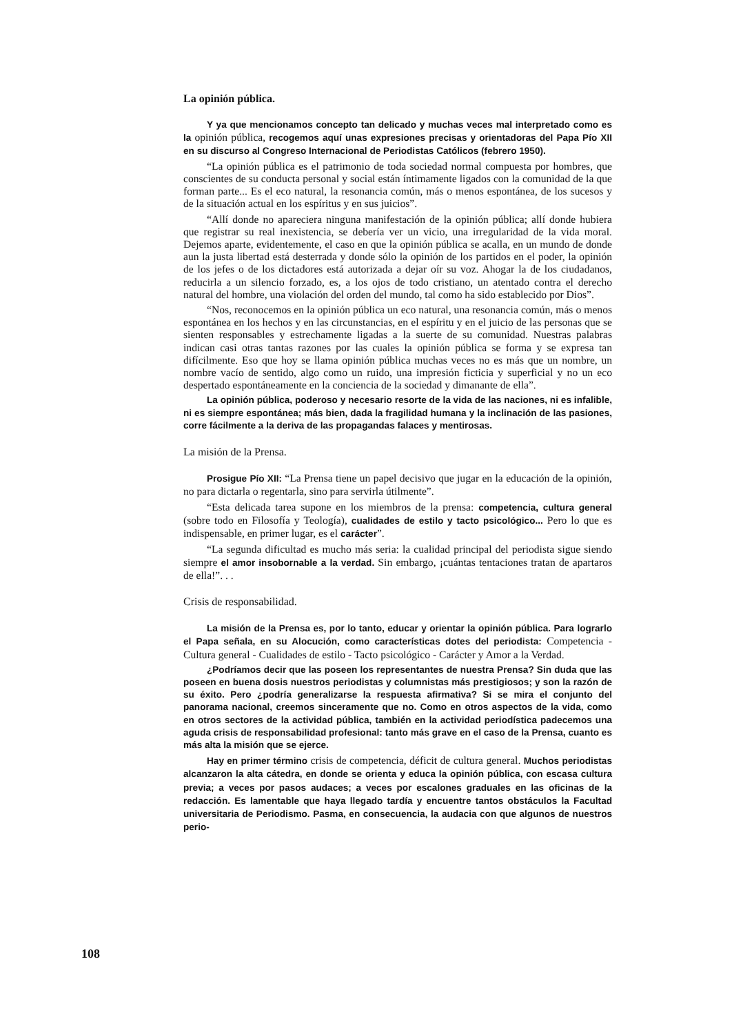La opinión pública.
Y ya que mencionamos concepto tan delicado y muchas veces mal interpretado como es la opinión pública, recogemos aquí unas expresiones precisas y orientadoras del Papa Pío XII en su discurso al Congreso Internacional de Periodistas Católicos (febrero 1950).
“La opinión pública es el patrimonio de toda sociedad normal compuesta por hombres, que conscientes de su conducta personal y social están íntimamente ligados con la comunidad de la que forman parte... Es el eco natural, la resonancia común, más o menos espontánea, de los sucesos y de la situación actual en los espíritus y en sus juicios”.
“Allí donde no apareciera ninguna manifestación de la opinión pública; allí donde hubiera que registrar su real inexistencia, se debería ver un vicio, una irregularidad de la vida moral. Dejemos aparte, evidentemente, el caso en que la opinión pública se acalla, en un mundo de donde aun la justa libertad está desterrada y donde sólo la opinión de los partidos en el poder, la opinión de los jefes o de los dictadores está autorizada a dejar oír su voz. Ahogar la de los ciudadanos, reducirla a un silencio forzado, es, a los ojos de todo cristiano, un atentado contra el derecho natural del hombre, una violación del orden del mundo, tal como ha sido establecido por Dios”.
“Nos, reconocemos en la opinión pública un eco natural, una resonancia común, más o menos espontánea en los hechos y en las circunstancias, en el espíritu y en el juicio de las personas que se sienten responsables y estrechamente ligadas a la suerte de su comunidad. Nuestras palabras indican casi otras tantas razones por las cuales la opinión pública se forma y se expresa tan difícilmente. Eso que hoy se llama opinión pública muchas veces no es más que un nombre, un nombre vacío de sentido, algo como un ruido, una impresión ficticia y superficial y no un eco despertado espontáneamente en la conciencia de la sociedad y dimanante de ella”.
La opinión pública, poderoso y necesario resorte de la vida de las naciones, ni es infalible, ni es siempre espontánea; más bien, dada la fragilidad humana y la inclinación de las pasiones, corre fácilmente a la deriva de las propagandas falaces y mentirosas.
La misión de la Prensa.
Prosigue Pío XII: “La Prensa tiene un papel decisivo que jugar en la educación de la opinión, no para dictarla o regentarla, sino para servirla útilmente”.
“Esta delicada tarea supone en los miembros de la prensa: competencia, cultura general (sobre todo en Filosofía y Teología), cualidades de estilo y tacto psicológico... Pero lo que es indispensable, en primer lugar, es el carácter”.
“La segunda dificultad es mucho más seria: la cualidad principal del periodista sigue siendo siempre el amor insobornable a la verdad. Sin embargo, ¡cuántas tentaciones tratan de apartaros de ella!”. . .
Crisis de responsabilidad.
La misión de la Prensa es, por lo tanto, educar y orientar la opinión pública. Para lograrlo el Papa señala, en su Alocución, como características dotes del periodista: Competencia - Cultura general - Cualidades de estilo - Tacto psicológico - Carácter y Amor a la Verdad.
¿Podríamos decir que las poseen los representantes de nuestra Prensa? Sin duda que las poseen en buena dosis nuestros periodistas y columnistas más prestigiosos; y son la razón de su éxito. Pero ¿podría generalizarse la respuesta afirmativa? Si se mira el conjunto del panorama nacional, creemos sinceramente que no. Como en otros aspectos de la vida, como en otros sectores de la actividad pública, también en la actividad periodística padecemos una aguda crisis de responsabilidad profesional: tanto más grave en el caso de la Prensa, cuanto es más alta la misión que se ejerce.
Hay en primer término crisis de competencia, déficit de cultura general. Muchos periodistas alcanzaron la alta cátedra, en donde se orienta y educa la opinión pública, con escasa cultura previa; a veces por pasos audaces; a veces por escalones graduales en las oficinas de la redacción. Es lamentable que haya llegado tardía y encuentre tantos obstáculos la Facultad universitaria de Periodismo. Pasma, en consecuencia, la audacia con que algunos de nuestros perio-
108